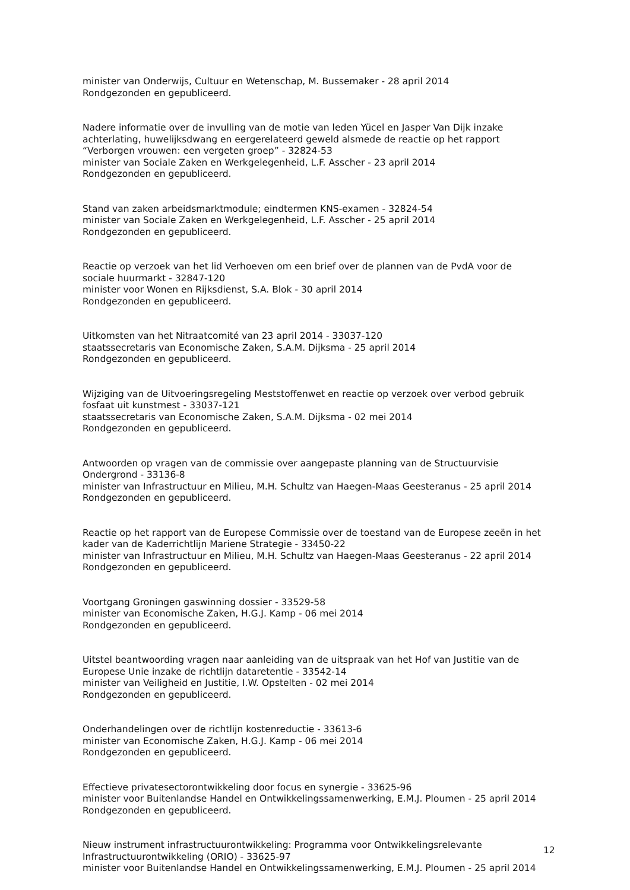minister van Onderwijs, Cultuur en Wetenschap, M. Bussemaker - 28 april 2014
Rondgezonden en gepubliceerd.
Nadere informatie over de invulling van de motie van leden Yücel en Jasper Van Dijk inzake achterlating, huwelijksdwang en eergerelateerd geweld alsmede de reactie op het rapport “Verborgen vrouwen: een vergeten groep” - 32824-53
minister van Sociale Zaken en Werkgelegenheid, L.F. Asscher - 23 april 2014
Rondgezonden en gepubliceerd.
Stand van zaken arbeidsmarktmodule; eindtermen KNS-examen - 32824-54
minister van Sociale Zaken en Werkgelegenheid, L.F. Asscher - 25 april 2014
Rondgezonden en gepubliceerd.
Reactie op verzoek van het lid Verhoeven om een brief over de plannen van de PvdA voor de sociale huurmarkt - 32847-120
minister voor Wonen en Rijksdienst, S.A. Blok - 30 april 2014
Rondgezonden en gepubliceerd.
Uitkomsten van het Nitraatcomité van 23 april 2014 - 33037-120
staatssecretaris van Economische Zaken, S.A.M. Dijksma - 25 april 2014
Rondgezonden en gepubliceerd.
Wijziging van de Uitvoeringsregeling Meststoffenwet en reactie op verzoek over verbod gebruik fosfaat uit kunstmest - 33037-121
staatssecretaris van Economische Zaken, S.A.M. Dijksma - 02 mei 2014
Rondgezonden en gepubliceerd.
Antwoorden op vragen van de commissie over aangepaste planning van de Structuurvisie Ondergrond - 33136-8
minister van Infrastructuur en Milieu, M.H. Schultz van Haegen-Maas Geesteranus - 25 april 2014
Rondgezonden en gepubliceerd.
Reactie op het rapport van de Europese Commissie over de toestand van de Europese zeeën in het kader van de Kaderrichtlijn Mariene Strategie - 33450-22
minister van Infrastructuur en Milieu, M.H. Schultz van Haegen-Maas Geesteranus - 22 april 2014
Rondgezonden en gepubliceerd.
Voortgang Groningen gaswinning dossier - 33529-58
minister van Economische Zaken, H.G.J. Kamp - 06 mei 2014
Rondgezonden en gepubliceerd.
Uitstel beantwoording vragen naar aanleiding van de uitspraak van het Hof van Justitie van de Europese Unie inzake de richtlijn dataretentie - 33542-14
minister van Veiligheid en Justitie, I.W. Opstelten - 02 mei 2014
Rondgezonden en gepubliceerd.
Onderhandelingen over de richtlijn kostenreductie - 33613-6
minister van Economische Zaken, H.G.J. Kamp - 06 mei 2014
Rondgezonden en gepubliceerd.
Effectieve privatesectorontwikkeling door focus en synergie - 33625-96
minister voor Buitenlandse Handel en Ontwikkelingssamenwerking, E.M.J. Ploumen - 25 april 2014
Rondgezonden en gepubliceerd.
Nieuw instrument infrastructuurontwikkeling: Programma voor Ontwikkelingsrelevante Infrastructuurontwikkeling (ORIO) - 33625-97
minister voor Buitenlandse Handel en Ontwikkelingssamenwerking, E.M.J. Ploumen - 25 april 2014
12